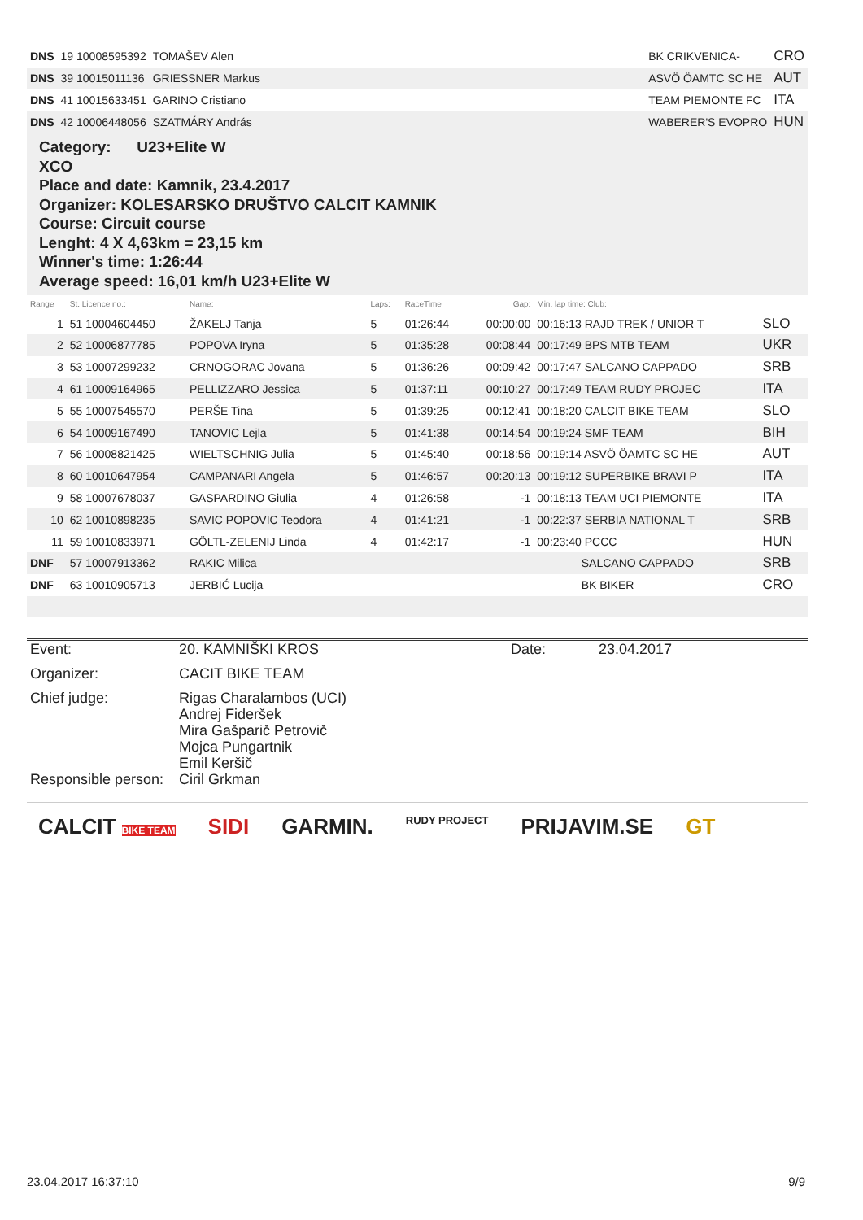| DNS | 19 10008595392 | TOMAŠEV Alen | | BK CRIKVENICA- | CRO |
| DNS | 39 10015011136 | GRIESSNER Markus | | ASVÖ ÖAMTC SC HE | AUT |
| DNS | 41 10015633451 | GARINO Cristiano | | TEAM PIEMONTE FC | ITA |
| DNS | 42 10006448056 | SZATMÁRY András | | WABERER'S EVOPRO | HUN |
Category: U23+Elite W
XCO
Place and date: Kamnik, 23.4.2017
Organizer: KOLESARSKO DRUŠTVO CALCIT KAMNIK
Course: Circuit course
Lenght: 4 X 4,63km = 23,15 km
Winner's time: 1:26:44
Average speed: 16,01 km/h U23+Elite W
| Range | St. Licence no.: | Name: | Laps: | RaceTime | Gap: | Min. lap time: Club: | |
| --- | --- | --- | --- | --- | --- | --- | --- |
| 1 | 51 10004604450 | ŽAKELJ Tanja | 5 | 01:26:44 | 00:00:00 | 00:16:13 RAJD TREK / UNIOR T | SLO |
| 2 | 52 10006877785 | POPOVA Iryna | 5 | 01:35:28 | 00:08:44 | 00:17:49 BPS MTB TEAM | UKR |
| 3 | 53 10007299232 | CRNOGORAC Jovana | 5 | 01:36:26 | 00:09:42 | 00:17:47 SALCANO CAPPADO | SRB |
| 4 | 61 10009164965 | PELLIZZARO Jessica | 5 | 01:37:11 | 00:10:27 | 00:17:49 TEAM RUDY PROJEC | ITA |
| 5 | 55 10007545570 | PERŠE Tina | 5 | 01:39:25 | 00:12:41 | 00:18:20 CALCIT BIKE TEAM | SLO |
| 6 | 54 10009167490 | TANOVIC Lejla | 5 | 01:41:38 | 00:14:54 | 00:19:24 SMF TEAM | BIH |
| 7 | 56 10008821425 | WIELTSCHNIG Julia | 5 | 01:45:40 | 00:18:56 | 00:19:14 ASVÖ ÖAMTC SC HE | AUT |
| 8 | 60 10010647954 | CAMPANARI Angela | 5 | 01:46:57 | 00:20:13 | 00:19:12 SUPERBIKE BRAVI P | ITA |
| 9 | 58 10007678037 | GASPARDINO Giulia | 4 | 01:26:58 | -1 | 00:18:13 TEAM UCI PIEMONTE | ITA |
| 10 | 62 10010898235 | SAVIC POPOVIC Teodora | 4 | 01:41:21 | -1 | 00:22:37 SERBIA NATIONAL T | SRB |
| 11 | 59 10010833971 | GÖLTL-ZELENIJ Linda | 4 | 01:42:17 | -1 | 00:23:40 PCCC | HUN |
| DNF | 57 10007913362 | RAKIC Milica | | | | SALCANO CAPPADO | SRB |
| DNF | 63 10010905713 | JERBIĆ Lucija | | | | BK BIKER | CRO |
| Event: | 20. KAMNIŠKI KROS | Date: | 23.04.2017 |
| Organizer: | CACIT BIKE TEAM | | |
| Chief judge: | Rigas Charalambos (UCI) Andrej Fideršek Mira Gašparič Petrovič Mojca Pungartnik Emil Keršič | | |
| Responsible person: | Ciril Grkman | | |
CALCIT BIKE TEAM SIDI GARMIN. RUDY PROJECT PRIJAVIM.SE GT
23.04.2017 16:37:10 9/9